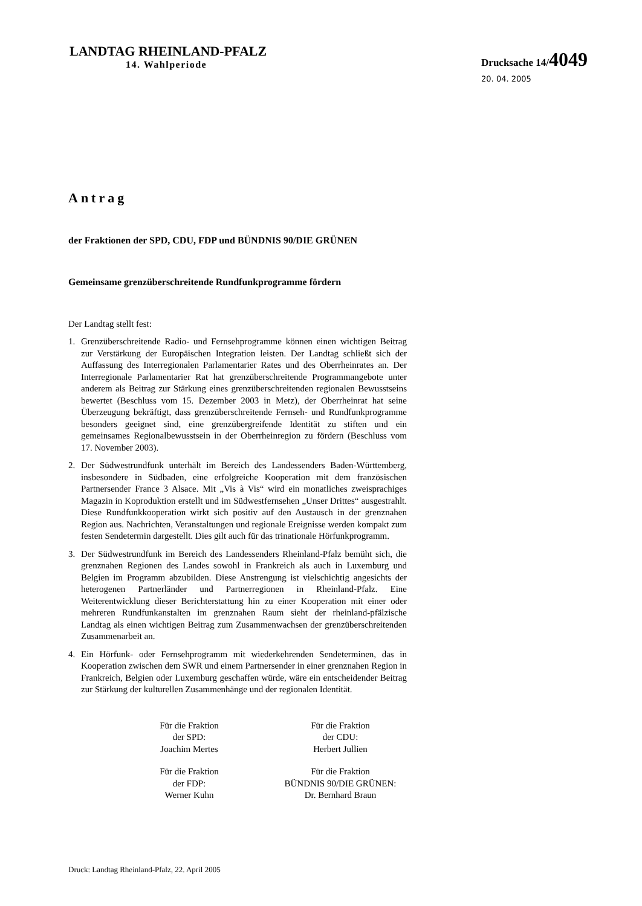LANDTAG RHEINLAND-PFALZ
14. Wahlperiode
Drucksache 14/4049
20. 04. 2005
Antrag
der Fraktionen der SPD, CDU, FDP und BÜNDNIS 90/DIE GRÜNEN
Gemeinsame grenzüberschreitende Rundfunkprogramme fördern
Der Landtag stellt fest:
1. Grenzüberschreitende Radio- und Fernsehprogramme können einen wichtigen Beitrag zur Verstärkung der Europäischen Integration leisten. Der Landtag schließt sich der Auffassung des Interregionalen Parlamentarier Rates und des Oberrheinrates an. Der Interregionale Parlamentarier Rat hat grenzüberschreitende Programmangebote unter anderem als Beitrag zur Stärkung eines grenzüberschreitenden regionalen Bewusstseins bewertet (Beschluss vom 15. Dezember 2003 in Metz), der Oberrheinrat hat seine Überzeugung bekräftigt, dass grenzüberschreitende Fernseh- und Rundfunkprogramme besonders geeignet sind, eine grenzübergreifende Identität zu stiften und ein gemeinsames Regionalbewusstsein in der Oberrheinregion zu fördern (Beschluss vom 17. November 2003).
2. Der Südwestrundfunk unterhält im Bereich des Landessenders Baden-Württemberg, insbesondere in Südbaden, eine erfolgreiche Kooperation mit dem französischen Partnersender France 3 Alsace. Mit „Vis à Vis“ wird ein monatliches zweisprachiges Magazin in Koproduktion erstellt und im Südwestfernsehen „Unser Drittes“ ausgestrahlt. Diese Rundfunkkooperation wirkt sich positiv auf den Austausch in der grenznahen Region aus. Nachrichten, Veranstaltungen und regionale Ereignisse werden kompakt zum festen Sendetermin dargestellt. Dies gilt auch für das trinationale Hörfunkprogramm.
3. Der Südwestrundfunk im Bereich des Landessenders Rheinland-Pfalz bemüht sich, die grenznahen Regionen des Landes sowohl in Frankreich als auch in Luxemburg und Belgien im Programm abzubilden. Diese Anstrengung ist vielschichtig angesichts der heterogenen Partnerländer und Partnerregionen in Rheinland-Pfalz. Eine Weiterentwicklung dieser Berichterstattung hin zu einer Kooperation mit einer oder mehreren Rundfunkanstalten im grenznahen Raum sieht der rheinland-pfälzische Landtag als einen wichtigen Beitrag zum Zusammenwachsen der grenzüberschreitenden Zusammenarbeit an.
4. Ein Hörfunk- oder Fernsehprogramm mit wiederkehrenden Sendeterminen, das in Kooperation zwischen dem SWR und einem Partnersender in einer grenznahen Region in Frankreich, Belgien oder Luxemburg geschaffen würde, wäre ein entscheidender Beitrag zur Stärkung der kulturellen Zusammenhänge und der regionalen Identität.
Für die Fraktion
der SPD:
Joachim Mertes
Für die Fraktion
der CDU:
Herbert Jullien
Für die Fraktion
der FDP:
Werner Kuhn
Für die Fraktion
BÜNDNIS 90/DIE GRÜNEN:
Dr. Bernhard Braun
Druck: Landtag Rheinland-Pfalz, 22. April 2005